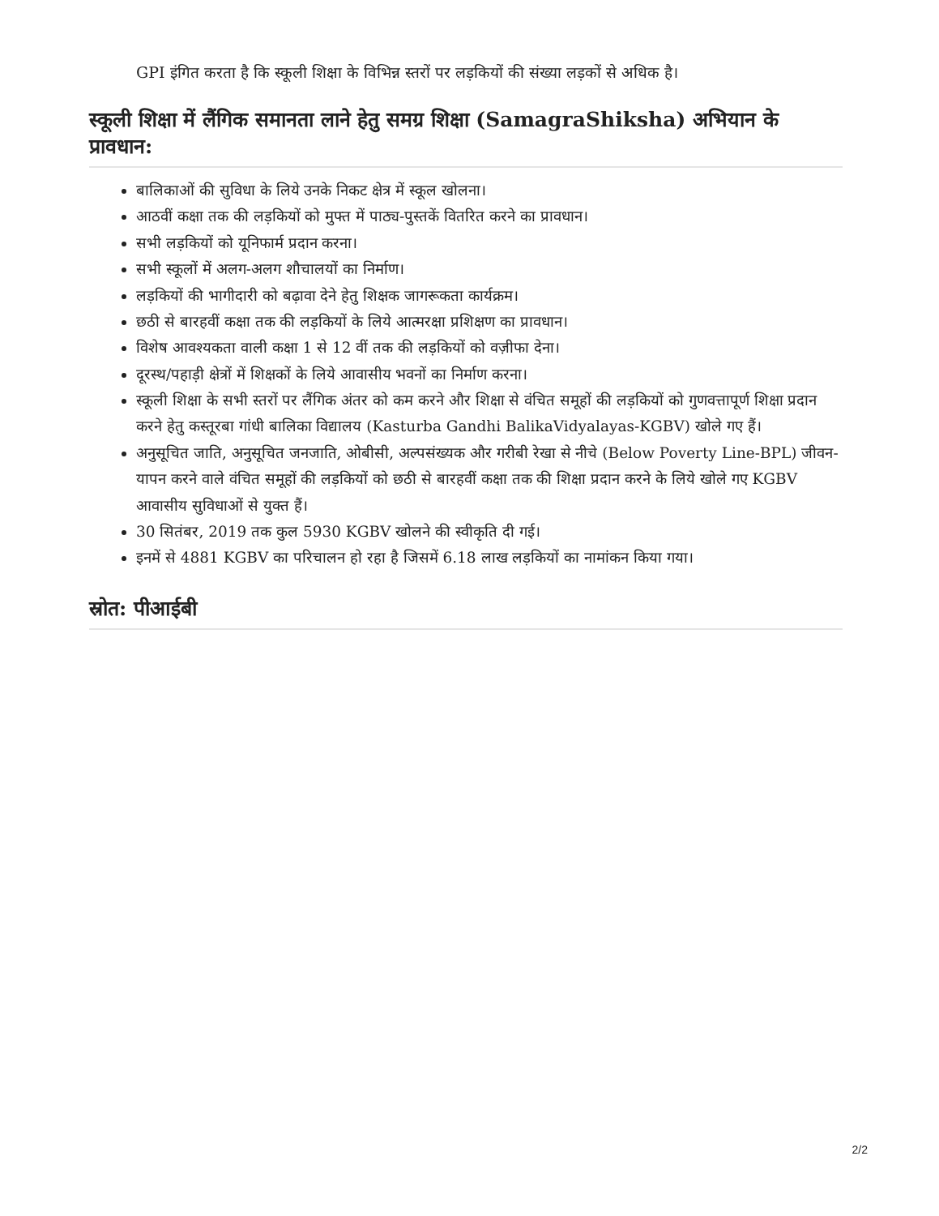GPI इंगित करता है कि स्कूली शिक्षा के विभिन्न स्तरों पर लड़कियों की संख्या लड़कों से अधिक है।
स्कूली शिक्षा में लैंगिक समानता लाने हेतु समग्र शिक्षा (SamagraShiksha) अभियान के प्रावधान:
बालिकाओं की सुविधा के लिये उनके निकट क्षेत्र में स्कूल खोलना।
आठवीं कक्षा तक की लड़कियों को मुफ्त में पाठ्य-पुस्तकें वितरित करने का प्रावधान।
सभी लड़कियों को यूनिफार्म प्रदान करना।
सभी स्कूलों में अलग-अलग शौचालयों का निर्माण।
लड़कियों की भागीदारी को बढ़ावा देने हेतु शिक्षक जागरूकता कार्यक्रम।
छठी से बारहवीं कक्षा तक की लड़कियों के लिये आत्मरक्षा प्रशिक्षण का प्रावधान।
विशेष आवश्यकता वाली कक्षा 1 से 12 वीं तक की लड़कियों को वज़ीफा देना।
दूरस्थ/पहाड़ी क्षेत्रों में शिक्षकों के लिये आवासीय भवनों का निर्माण करना।
स्कूली शिक्षा के सभी स्तरों पर लैंगिक अंतर को कम करने और शिक्षा से वंचित समूहों की लड़कियों को गुणवत्तापूर्ण शिक्षा प्रदान करने हेतु कस्तूरबा गांधी बालिका विद्यालय (Kasturba Gandhi BalikaVidyalayas-KGBV) खोले गए हैं।
अनुसूचित जाति, अनुसूचित जनजाति, ओबीसी, अल्पसंख्यक और गरीबी रेखा से नीचे (Below Poverty Line-BPL) जीवन-यापन करने वाले वंचित समूहों की लड़कियों को छठी से बारहवीं कक्षा तक की शिक्षा प्रदान करने के लिये खोले गए KGBV आवासीय सुविधाओं से युक्त हैं।
30 सितंबर, 2019 तक कुल 5930 KGBV खोलने की स्वीकृति दी गई।
इनमें से 4881 KGBV का परिचालन हो रहा है जिसमें 6.18 लाख लड़कियों का नामांकन किया गया।
स्रोत: पीआईबी
2/2